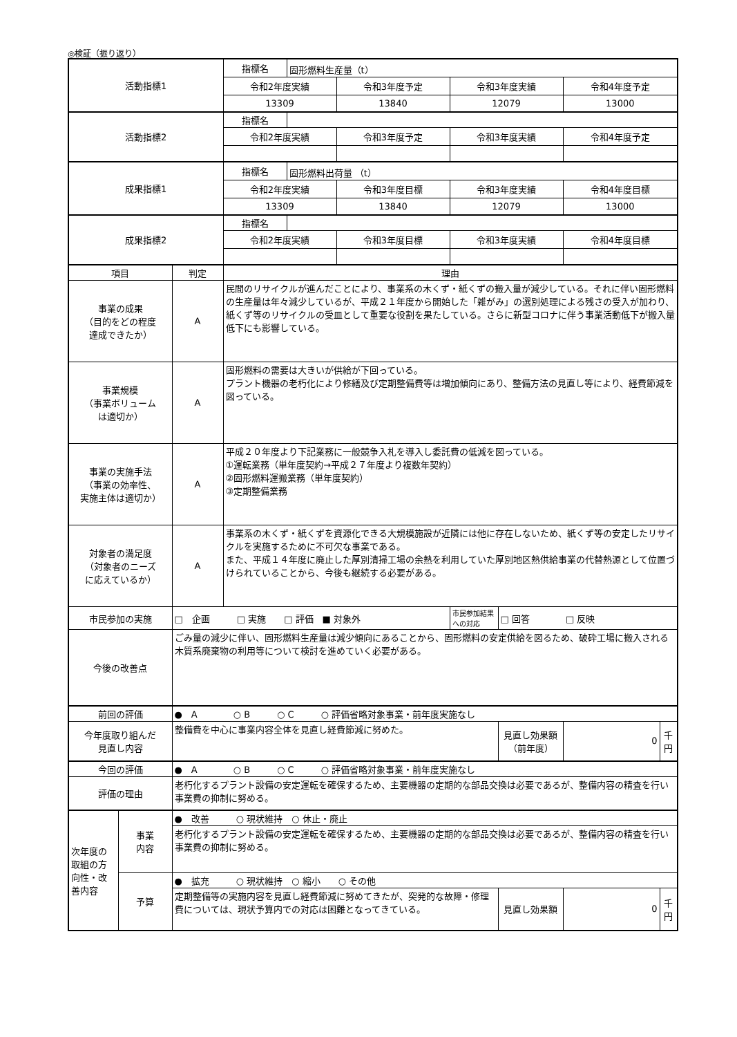◎検証（振り返り）
| 活動指標1 | | | 指標名 | 固形燃料生産量（t） | | | | | |
| | | | 令和2年度実績 | | 令和3年度予定 | 令和3年度実績 | | 令和4年度予定 | |
| | | | 13309 | | 13840 | 12079 | | 13000 | |
| 活動指標2 | | | 指標名 | | | | | | |
| | | | 令和2年度実績 | | 令和3年度予定 | 令和3年度実績 | | 令和4年度予定 | |
| 成果指標1 | | | 指標名 | 固形燃料出荷量 （t） | | | | | |
| | | | 令和2年度実績 | | 令和3年度目標 | 令和3年度実績 | | 令和4年度目標 | |
| | | | 13309 | | 13840 | 12079 | | 13000 | |
| 成果指標2 | | | 指標名 | | | | | | |
| | | | 令和2年度実績 | | 令和3年度目標 | 令和3年度実績 | | 令和4年度目標 | |
| 項目 | | 判定 | 理由 | | | | | | |
| 事業の成果 （目的をどの程度 達成できたか） | | A | 民間のリサイクルが進んだことにより、事業系の木くず・紙くずの搬入量が減少している。それに伴い固形燃料の生産量は年々減少しているが、平成２１年度から開始した「雑がみ」の選別処理による残さの受入が加わり、紙くず等のリサイクルの受皿として重要な役割を果たしている。さらに新型コロナに伴う事業活動低下が搬入量低下にも影響している。 | | | | | | |
| 事業規模 （事業ボリューム は適切か） | | A | 固形燃料の需要は大きいが供給が下回っている。 プラント機器の老朽化により修繕及び定期整備費等は増加傾向にあり、整備方法の見直し等により、経費節減を図っている。 | | | | | | |
| 事業の実施手法 （事業の効率性、 実施主体は適切か） | | A | 平成２０年度より下記業務に一般競争入札を導入し委託費の低減を図っている。 ①運転業務（単年度契約→平成２７年度より複数年契約） ②固形燃料運搬業務（単年度契約） ③定期整備業務 | | | | | | |
| 対象者の満足度 （対象者のニーズ に応えているか） | | A | 事業系の木くず・紙くずを資源化できる大規模施設が近隣には他に存在しないため、紙くず等の安定したリサイクルを実施するために不可欠な事業である。 また、平成１４年度に廃止した厚別清掃工場の余熱を利用していた厚別地区熱供給事業の代替熱源として位置づけられていることから、今後も継続する必要がある。 | | | | | | |
| 市民参加の実施 | | □ 企画 □ 実施 □ 評価 ■ 対象外 | | | | 市民参加結果への対応 | □ 回答 □ 反映 | | |
| 今後の改善点 | | ごみ量の減少に伴い、固形燃料生産量は減少傾向にあることから、固形燃料の安定供給を図るため、破砕工場に搬入される木質系廃棄物の利用等について検討を進めていく必要がある。 | | | | | | | |
| 前回の評価 | | ● A ○ B ○ C ○ 評価省略対象事業・前年度実施なし | | | | | | | |
| 今年度取り組んだ 見直し内容 | | 整備費を中心に事業内容全体を見直し経費節減に努めた。 | | | | | 見直し効果額 （前年度） | 0 | 千円 |
| 今回の評価 | | ● A ○ B ○ C ○ 評価省略対象事業・前年度実施なし | | | | | | | |
| 評価の理由 | | 老朽化するプラント設備の安定運転を確保するため、主要機器の定期的な部品交換は必要であるが、整備内容の精査を行い事業費の抑制に努める。 | | | | | | | |
| 次年度の取組の方向性・改善内容 | 事業 内容 | ● 改善 ○ 現状維持 ○ 休止・廃止 | | | | | | | |
| | | 老朽化するプラント設備の安定運転を確保するため、主要機器の定期的な部品交換は必要であるが、整備内容の精査を行い事業費の抑制に努める。 | | | | | | | |
| | 予算 | ● 拡充 ○ 現状維持 ○ 縮小 ○ その他 | | | | | | | |
| | | 定期整備等の実施内容を見直し経費節減に努めてきたが、突発的な故障・修理費については、現状予算内での対応は困難となってきている。 | | | | | 見直し効果額 | 0 | 千円 |